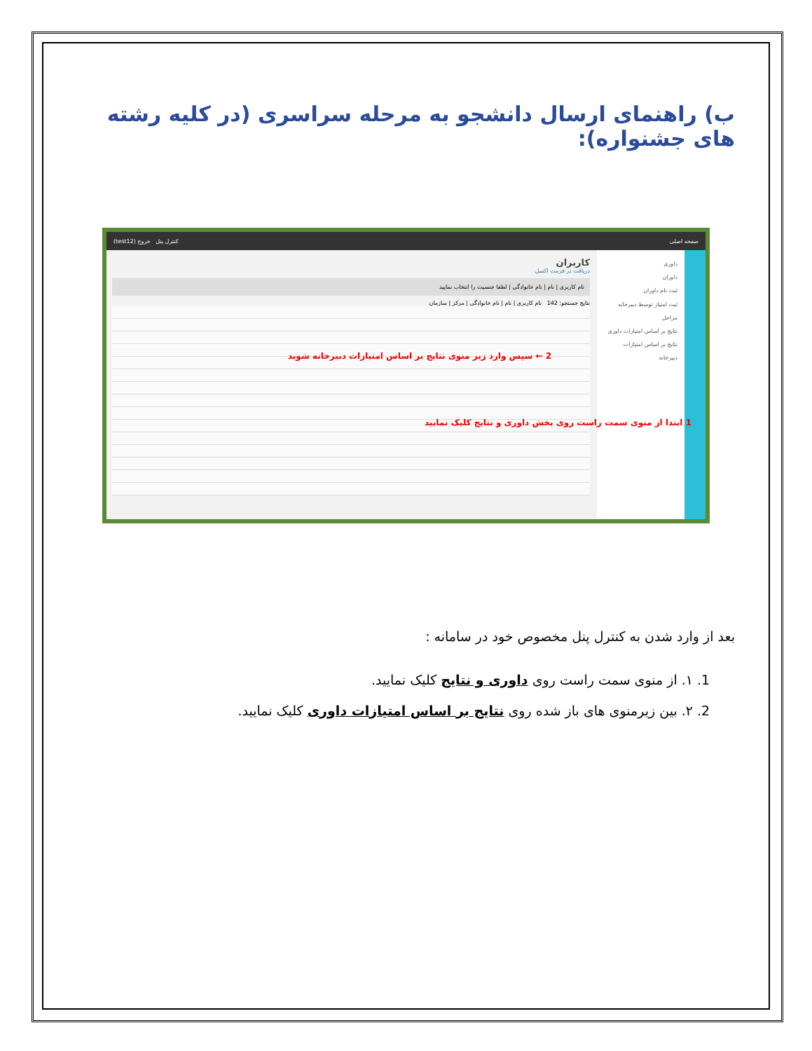ب) راهنمای ارسال دانشجو به مرحله سراسری (در کلیه رشته های جشنواره):
(test12) کنترل پنل خروج صفحه اصلی
داوری
داوران
ثبت نام داوران
ثبت امتیاز توسط دبیرخانه
مراحل
نتایج بر اساس امتیازات داوری
نتایج بر اساس امتیازات دبیرخانه
کاربران
دریافت در فرمت اکسل
نام کاربری | نام | نام خانوادگی | لطفا جنسیت را انتخاب نمایید
نتایج جستجو: 142 نام کاربری | نام | نام خانوادگی | مرکز | سازمان
2 ← سپس وارد زیر منوی نتایج بر اساس امتیازات دبیرخانه شوید
1 ابتدا از منوی سمت راست روی بخش داوری و نتایج کلیک نمایید
بعد از وارد شدن به کنترل پنل مخصوص خود در سامانه :
1. ١. از منوی سمت راست روی داوری و نتایج کلیک نمایید.
2. ٢. بین زیرمنوی های باز شده روی نتایج بر اساس امتیازات داوری کلیک نمایید.